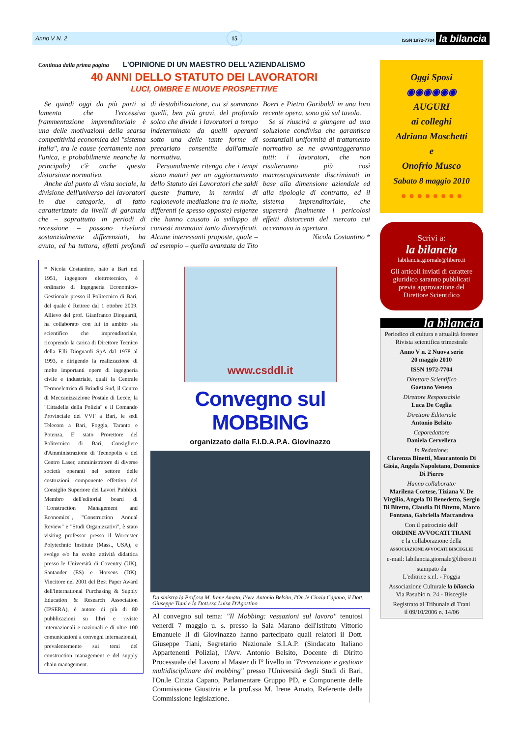Anno V N. 2 15 ISSN 1972-7704 la bilancia
Continua dalla prima pagina L'OPINIONE DI UN MAESTRO DELL'AZIENDALISMO
40 ANNI DELLO STATUTO DEI LAVORATORI
LUCI, OMBRE E NUOVE PROSPETTIVE
Se quindi oggi da più parti si lamenta che l'eccessiva frammentazione imprenditoriale è una delle motivazioni della scarsa competitività economica del "sistema Italia", tra le cause (certamente non l'unica, e probabilmente neanche la principale) c'è anche questa distorsione normativa.
Anche dal punto di vista sociale, la divisione dell'universo dei lavoratori in due categorie, di fatto caratterizzate da livelli di garanzia che – soprattutto in periodi di recessione – possono rivelarsi sostanzialmente differenziati, ha avuto, ed ha tuttora, effetti profondi di destabilizzazione, cui si sommano quelli, ben più gravi, del profondo solco che divide i lavoratori a tempo indeterminato da quelli operanti sotto una delle tante forme di precariato consentite dall'attuale normativa.
Personalmente ritengo che i tempi siano maturi per un aggiornamento dello Statuto dei Lavoratori che saldi queste fratture, in termini di ragionevole mediazione tra le molte, differenti (e spesso opposte) esigenze che hanno causato lo sviluppo di contesti normativi tanto diversificati. Alcune interessanti proposte, quale – ad esempio – quella avanzata da Tito Boeri e Pietro Garibaldi in una loro recente opera, sono già sul tavolo.
Se si riuscirà a giungere ad una soluzione condivisa che garantisca sostanziali uniformità di trattamento normativo se ne avvantaggeranno tutti: i lavoratori, che non risulteranno più così macroscopicamente discriminati in base alla dimensione aziendale ed alla tipologia di contratto, ed il sistema imprenditoriale, che supererà finalmente i pericolosi effetti distorcenti del mercato cui accennavo in apertura.
Nicola Costantino *
* Nicola Costantino, nato a Bari nel 1951, ingegnere elettrotecnico, è ordinario di Ingegneria Economico-Gestionale presso il Politecnico di Bari, del quale è Rettore dal 1 ottobre 2009. Allievo del prof. Gianfranco Dioguardi, ha collaborato con lui in ambito sia scientifico che imprenditoriale, ricoprendo la carica di Direttore Tecnico della F.lli Dioguardi SpA dal 1978 al 1993, e dirigendo la realizzazione di molte importanti opere di ingegneria civile e industriale, quali la Centrale Termoelettrica di Brindisi Sud, il Centro di Meccanizzazione Postale di Lecce, la "Cittadella della Polizia" e il Comando Provinciale dei VVF a Bari, le sedi Telecom a Bari, Foggia, Taranto e Potenza. E' stato Prorettore del Politecnico di Bari, Consigliere d'Amministrazione di Tecnopolis e del Centro Laser, amministratore di diverse società operanti nel settore delle costruzioni, componente effettivo del Consiglio Superiore dei Lavori Pubblici. Membro dell'editorial board di "Construction Management and Economics", "Construction Annual Review" e "Studi Organizzativi", è stato visiting professor presso il Worcester Polytechnic Institute (Mass., USA), e svolge e/o ha svolto attività didattica presso le Università di Coventry (UK), Santander (ES) e Horsens (DK). Vincitore nel 2001 del Best Paper Award dell'International Purchasing & Supply Education & Research Association (IPSERA), è autore di più di 80 pubblicazioni su libri e riviste internazionali e nazionali e di oltre 100 comunicazioni a convegni internazionali, prevalentemente sui temi del construction management e del supply chain management.
www.csddl.it
Convegno sul MOBBING
organizzato dalla F.I.D.A.P.A. Giovinazzo
Da sinistra la Prof.ssa M. Irene Amato, l'Avv. Antonio Belsito, l'On.le Cinzia Capano, il Dott. Giuseppe Tiani e la Dott.ssa Luisa D'Agostino
Al convegno sul tema: "Il Mobbing: vessazioni sul lavoro" tenutosi venerdì 7 maggio u. s. presso la Sala Marano dell'Istituto Vittorio Emanuele II di Giovinazzo hanno partecipato quali relatori il Dott. Giuseppe Tiani, Segretario Nazionale S.I.A.P. (Sindacato Italiano Appartenenti Polizia), l'Avv. Antonio Belsito, Docente di Diritto Processuale del Lavoro al Master di I° livello in "Prevenzione e gestione multidisciplinare del mobbing" presso l'Università degli Studi di Bari, l'On.le Cinzia Capano, Parlamentare Gruppo PD, e Componente delle Commissione Giustizia e la prof.ssa M. Irene Amato, Referente della Commissione legislazione.
Oggi Sposi
◉◉◉◉◉◉
AUGURI
ai colleghi
Adriana Moschetti
e
Onofrio Musco
Sabato 8 maggio 2010
● ● ● ● ● ● ● ●
Scrivi a:
la bilancia
labilancia.giornale@libero.it
Gli articoli inviati di carattere giuridico saranno pubblicati previa approvazione del Direttore Scientifico
la bilancia
Periodico di cultura e attualità forense
Rivista scientifica trimestrale
Anno V n. 2 Nuova serie
20 maggio 2010
ISSN 1972-7704
Direttore Scientifico
Gaetano Veneto
Direttore Responsabile
Luca De Ceglia
Direttore Editoriale
Antonio Belsito
Caporedattore
Daniela Cervellera
In Redazione:
Clarenza Binetti, Maurantonio Di Gioia, Angela Napoletano, Domenico Di Pierro
Hanno collaborato:
Marilena Cortese, Tiziana V. De Virgilio, Angela Di Benedetto, Sergio Di Bitetto, Claudia Di Bitetto, Marco Fontana, Gabriella Marcandrea
Con il patrocinio dell'
ORDINE AVVOCATI TRANI
e la collaborazione della
ASSOCIAZIONE AVVOCATI BISCEGLIE
e-mail: labilancia.giornale@libero.it
stampato da
L'editrice s.r.l. - Foggia
Associazione Culturale la bilancia
Via Pasubio n. 24 - Bisceglie
Registrato al Tribunale di Trani
il 09/10/2006 n. 14/06